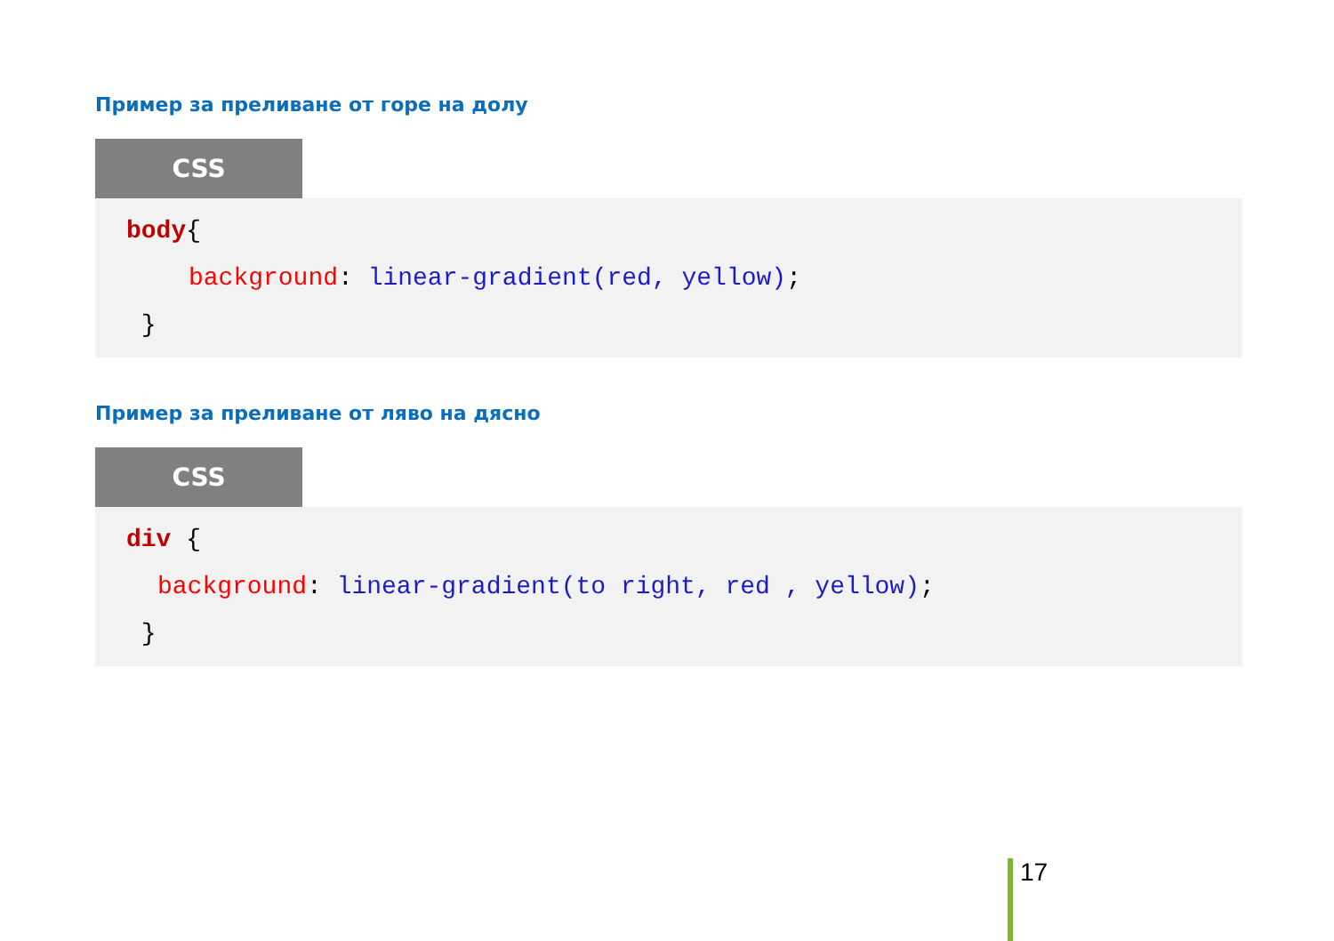Пример за преливане от горе на долу
CSS
body{
background: linear-gradient(red, yellow);
}
Пример за преливане от ляво на дясно
CSS
div {
background: linear-gradient(to right, red , yellow);
}
17